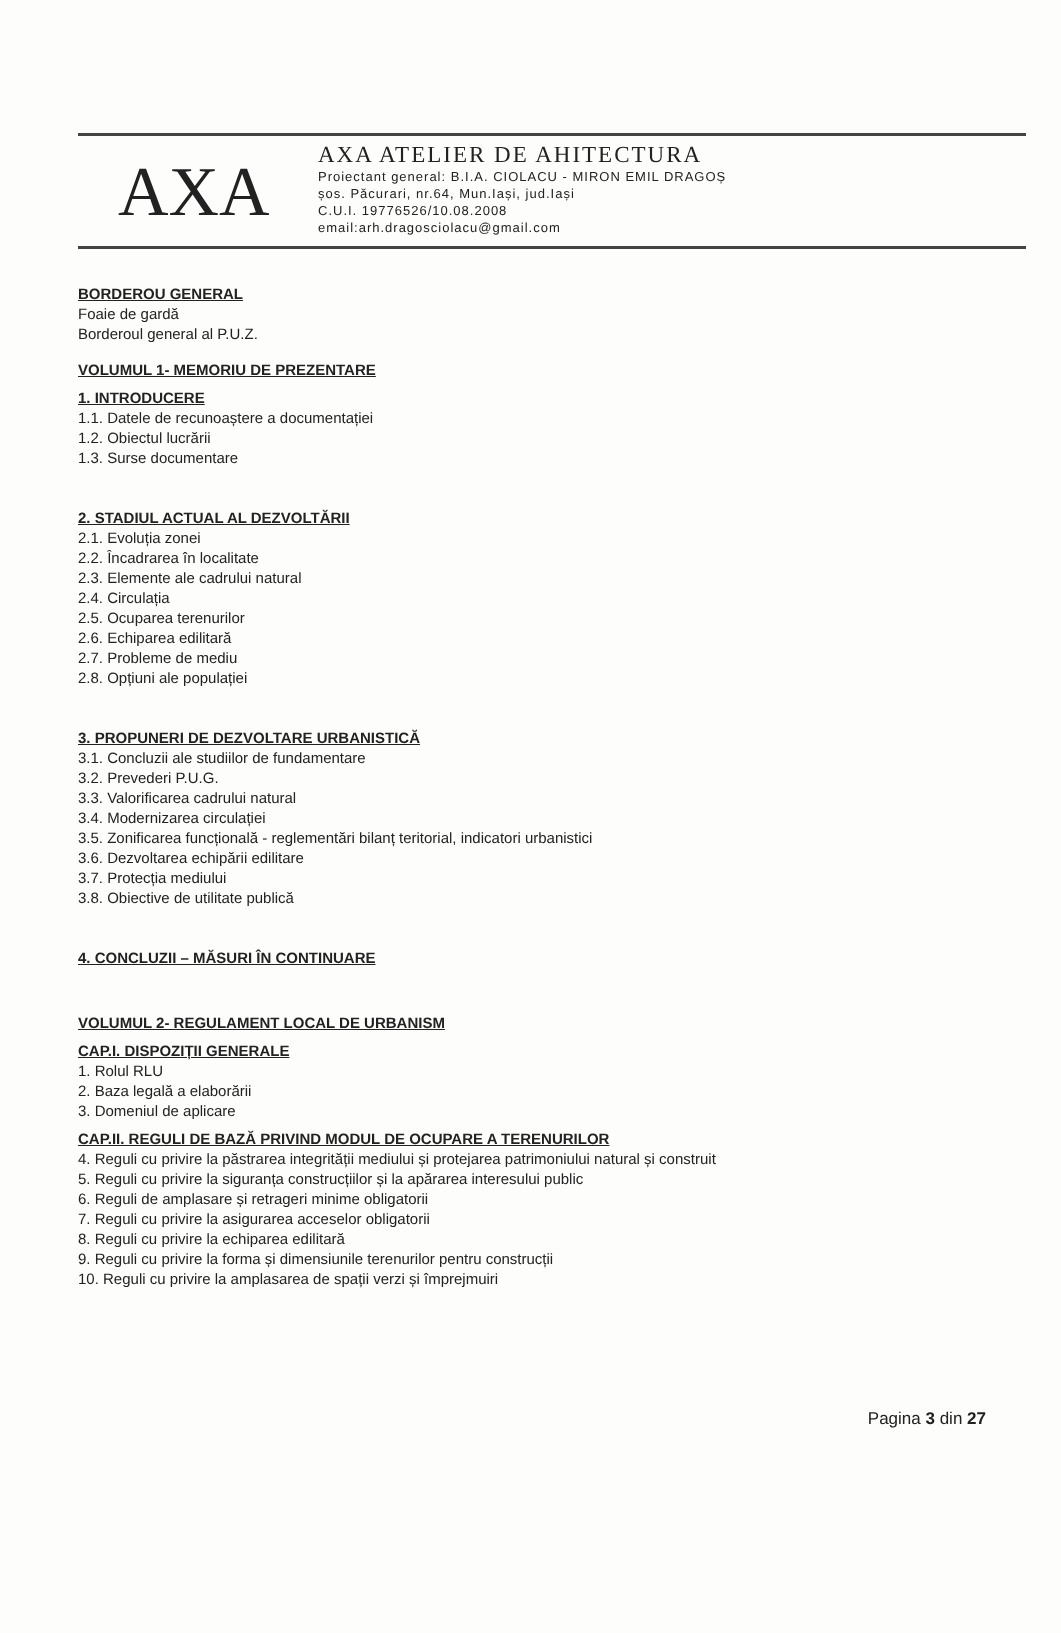AXA
AXA ATELIER DE AHITECTURA
Proiectant general: B.I.A. CIOLACU - MIRON EMIL DRAGOȘ
șos. Păcurari, nr.64, Mun.Iași, jud.Iași
C.U.I. 19776526/10.08.2008
email:arh.dragosciolacu@gmail.com
BORDEROU GENERAL
Foaie de gardă
Borderoul general al P.U.Z.
VOLUMUL 1- MEMORIU DE PREZENTARE
1. INTRODUCERE
1.1. Datele de recunoaștere a documentației
1.2. Obiectul lucrării
1.3. Surse documentare
2. STADIUL ACTUAL AL DEZVOLTĂRII
2.1. Evoluția zonei
2.2. Încadrarea în localitate
2.3. Elemente ale cadrului natural
2.4. Circulația
2.5. Ocuparea terenurilor
2.6. Echiparea edilitară
2.7. Probleme de mediu
2.8. Opțiuni ale populației
3. PROPUNERI DE DEZVOLTARE URBANISTICĂ
3.1. Concluzii ale studiilor de fundamentare
3.2. Prevederi P.U.G.
3.3. Valorificarea cadrului natural
3.4. Modernizarea circulației
3.5. Zonificarea funcțională - reglementări bilanț teritorial, indicatori urbanistici
3.6. Dezvoltarea echipării edilitare
3.7. Protecția mediului
3.8. Obiective de utilitate publică
4. CONCLUZII – MĂSURI ÎN CONTINUARE
VOLUMUL 2- REGULAMENT LOCAL DE URBANISM
CAP.I. DISPOZIȚII GENERALE
1. Rolul RLU
2. Baza legală a elaborării
3. Domeniul de aplicare
CAP.II. REGULI DE BAZĂ PRIVIND MODUL DE OCUPARE A TERENURILOR
4. Reguli cu privire la păstrarea integrității mediului și protejarea patrimoniului natural și construit
5. Reguli cu privire la siguranța construcțiilor și la apărarea interesului public
6. Reguli de amplasare și retrageri minime obligatorii
7. Reguli cu privire la asigurarea acceselor obligatorii
8. Reguli cu privire la echiparea edilitară
9. Reguli cu privire la forma și dimensiunile terenurilor pentru construcții
10. Reguli cu privire la amplasarea de spații verzi și împrejmuiri
Pagina 3 din 27